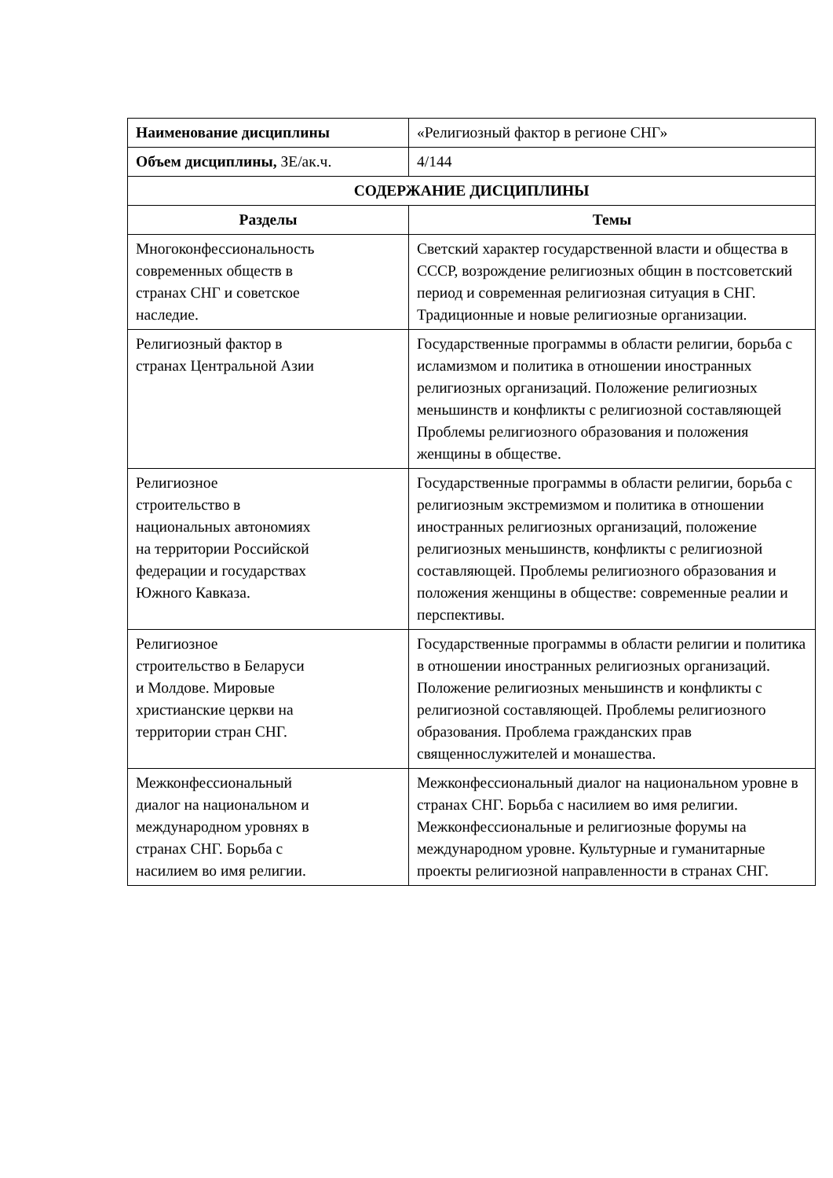| Наименование дисциплины | «Религиозный фактор в регионе СНГ» |
| Объем дисциплины, ЗЕ/ак.ч. | 4/144 |
| СОДЕРЖАНИЕ ДИСЦИПЛИНЫ | |
| Разделы | Темы |
| Многоконфессиональность современных обществ в странах СНГ и советское наследие. | Светский характер государственной власти и общества в СССР, возрождение религиозных общин в постсоветский период и современная религиозная ситуация в СНГ. Традиционные и новые религиозные организации. |
| Религиозный фактор в странах Центральной Азии | Государственные программы в области религии, борьба с исламизмом и политика в отношении иностранных религиозных организаций. Положение религиозных меньшинств и конфликты с религиозной составляющей Проблемы религиозного образования и положения женщины в обществе. |
| Религиозное строительство в национальных автономиях на территории Российской федерации и государствах Южного Кавказа. | Государственные программы в области религии, борьба с религиозным экстремизмом и политика в отношении иностранных религиозных организаций, положение религиозных меньшинств, конфликты с религиозной составляющей. Проблемы религиозного образования и положения женщины в обществе: современные реалии и перспективы. |
| Религиозное строительство в Беларуси и Молдове. Мировые христианские церкви на территории стран СНГ. | Государственные программы в области религии и политика в отношении иностранных религиозных организаций. Положение религиозных меньшинств и конфликты с религиозной составляющей. Проблемы религиозного образования. Проблема гражданских прав священнослужителей и монашества. |
| Межконфессиональный диалог на национальном и международном уровнях в странах СНГ. Борьба с насилием во имя религии. | Межконфессиональный диалог на национальном уровне в странах СНГ. Борьба с насилием во имя религии. Межконфессиональные и религиозные форумы на международном уровне. Культурные и гуманитарные проекты религиозной направленности в странах СНГ. |